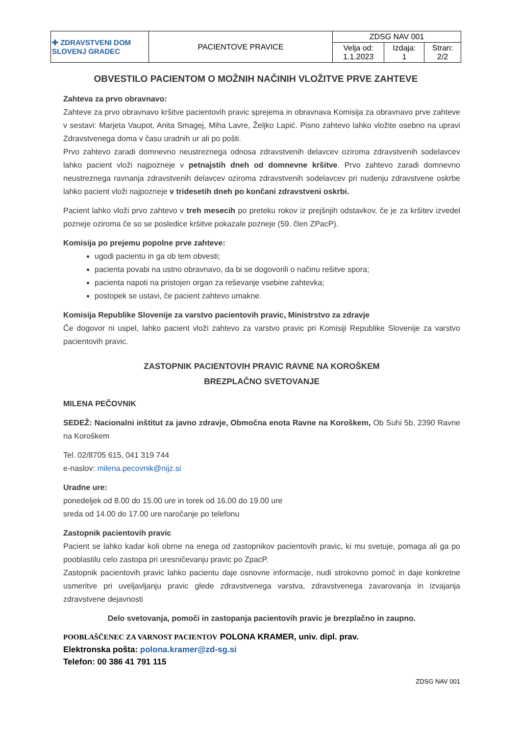| ✚ ZDRAVSTVENI DOM SLOVENJ GRADEC | PACIENTOVE PRAVICE | ZDSG NAV 001 | | |
| | | Velja od: 1.1.2023 | Izdaja: 1 | Stran: 2/2 |
OBVESTILO PACIENTOM O MOŽNIH NAČINIH VLOŽITVE PRVE ZAHTEVE
Zahteva za prvo obravnavo:
Zahteve za prvo obravnavo kršitve pacientovih pravic sprejema in obravnava Komisija za obravnavo prve zahteve v sestavi: Marjeta Vaupot, Anita Smagej, Miha Lavre, Željko Lapić. Pisno zahtevo lahko vložite osebno na upravi Zdravstvenega doma v času uradnih ur ali po pošti.
Prvo zahtevo zaradi domnevno neustreznega odnosa zdravstvenih delavcev oziroma zdravstvenih sodelavcev lahko pacient vloži najpozneje v petnajstih dneh od domnevne kršitve. Prvo zahtevo zaradi domnevno neustreznega ravnanja zdravstvenih delavcev oziroma zdravstvenih sodelavcev pri nudenju zdravstvene oskrbe lahko pacient vloži najpozneje v tridesetih dneh po končani zdravstveni oskrbi.
Pacient lahko vloži prvo zahtevo v treh mesecih po preteku rokov iz prejšnjih odstavkov, če je za kršitev izvedel pozneje oziroma če so se posledice kršitve pokazale pozneje (59. člen ZPacP).
Komisija po prejemu popolne prve zahteve:
ugodi pacientu in ga ob tem obvesti;
pacienta povabi na ustno obravnavo, da bi se dogovorili o načinu rešitve spora;
pacienta napoti na pristojen organ za reševanje vsebine zahtevka;
postopek se ustavi, če pacient zahtevo umakne.
Komisija Republike Slovenije za varstvo pacientovih pravic, Ministrstvo za zdravje
Če dogovor ni uspel, lahko pacient vloži zahtevo za varstvo pravic pri Komisiji Republike Slovenije za varstvo pacientovih pravic.
ZASTOPNIK PACIENTOVIH PRAVIC RAVNE NA KOROŠKEM
BREZPLAČNO SVETOVANJE
MILENA PEČOVNIK
SEDEŽ: Nacionalni inštitut za javno zdravje, Območna enota Ravne na Koroškem, Ob Suhi 5b, 2390 Ravne na Koroškem
Tel. 02/8705 615, 041 319 744
e-naslov: milena.pecovnik@nijz.si
Uradne ure:
ponedeljek od 8.00 do 15.00 ure in torek od 16.00 do 19.00 ure
sreda od 14.00 do 17.00 ure naročanje po telefonu
Zastopnik pacientovih pravic
Pacient se lahko kadar koli obrne na enega od zastopnikov pacientovih pravic, ki mu svetuje, pomaga ali ga po pooblastilu celo zastopa pri uresničevanju pravic po ZpacP.
Zastopnik pacientovih pravic lahko pacientu daje osnovne informacije, nudi strokovno pomoč in daje konkretne usmeritve pri uveljavljanju pravic glede zdravstvenega varstva, zdravstvenega zavarovanja in izvajanja zdravstvene dejavnosti
Delo svetovanja, pomoči in zastopanja pacientovih pravic je brezplačno in zaupno.
POOBLAŠČENEC ZA VARNOST PACIENTOV POLONA KRAMER, univ. dipl. prav.
Elektronska pošta: polona.kramer@zd-sg.si
Telefon: 00 386 41 791 115
ZDSG NAV 001